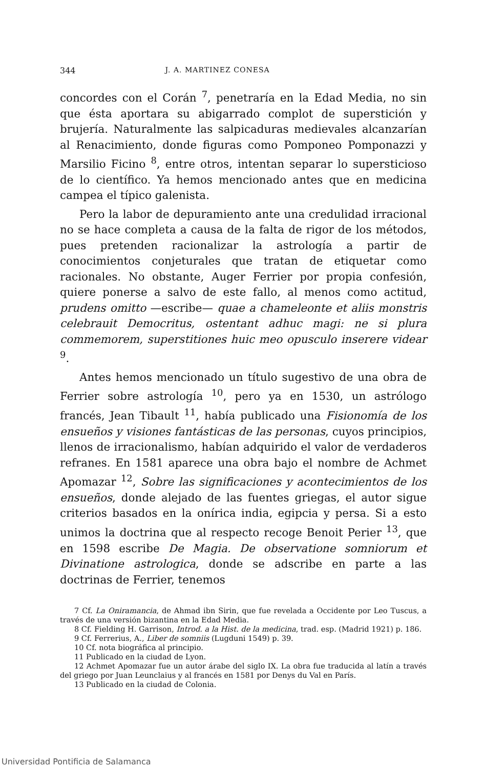344 J. A. MARTINEZ CONESA
concordes con el Corán <sup>7</sup>, penetraría en la Edad Media, no sin que ésta aportara su abigarrado complot de supersti­ción y brujería. Naturalmente las salpicaduras medievales alcanzarían al Renacimiento, donde figuras como Pomponeo Pomponazzi y Marsilio Ficino <sup>8</sup>, entre otros, intentan separar lo supersticioso de lo científico. Ya hemos mencionado antes que en medicina campea el típico galenista.
Pero la labor de depuramiento ante una credulidad irra­cional no se hace completa a causa de la falta de rigor de los métodos, pues pretenden racionalizar la astrología a par­tir de conocimientos conjeturales que tratan de etiquetar como racionales. No obstante, Auger Ferrier por propia con­fesión, quiere ponerse a salvo de este fallo, al menos como actitud, prudens omitto —escribe— quae a chameleonte et aliis monstris celebrauit Democritus, ostentant adhuc magi: ne si plura commemorem, superstitiones huic meo opusculo inserere videar <sup>9</sup>.
Antes hemos mencionado un título sugestivo de una obra de Ferrier sobre astrología <sup>10</sup>, pero ya en 1530, un astrólogo francés, Jean Tibault <sup>11</sup>, había publicado una Fisionomía de los ensueños y visiones fantásticas de las personas, cuyos principios, llenos de irracionalismo, habían adquirido el valor de verdaderos refranes. En 1581 aparece una obra bajo el nombre de Achmet Apomazar <sup>12</sup>, Sobre las significaciones y acontecimientos de los ensueños, donde alejado de las fuen­tes griegas, el autor sigue criterios basados en la onírica in­dia, egipcia y persa. Si a esto unimos la doctrina que al res­pecto recoge Benoit Perier <sup>13</sup>, que en 1598 escribe De Magia. De observatione somniorum et Divinatione astrologica, don­de se adscribe en parte a las doctrinas de Ferrier, tenemos
7 Cf. La Oniramancia, de Ahmad ibn Sirin, que fue revelada a Occidente por Leo Tuscus, a través de una versión bizantina en la Edad Media.
8 Cf. Fielding H. Garrison, Introd. a la Hist. de la medicina, trad. esp. (Madrid 1921) p. 186.
9 Cf. Ferrerius, A., Liber de somniis (Lugduni 1549) p. 39.
10 Cf. nota biográfica al principio.
11 Publicado en la ciudad de Lyon.
12 Achmet Apomazar fue un autor árabe del siglo IX. La obra fue tra­ducida al latín a través del griego por Juan Leunclaius y al francés en 1581 por Denys du Val en París.
13 Publicado en la ciudad de Colonia.
Universidad Pontificia de Salamanca